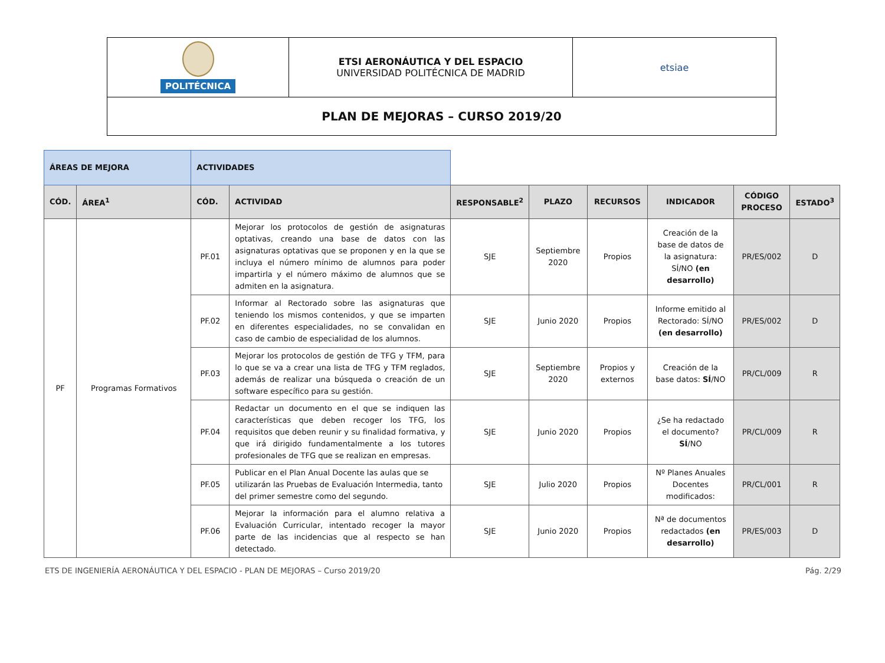| POLITÉCNICA | ETSI AERONÁUTICA Y DEL ESPACIO UNIVERSIDAD POLITÉCNICA DE MADRID | etsiae |
| PLAN DE MEJORAS – CURSO 2019/20 | | |
| ÁREAS DE MEJORA | | ACTIVIDADES | | | | | | | |
| CÓD. | ÁREA<sup>1</sup> | CÓD. | ACTIVIDAD | RESPONSABLE<sup>2</sup> | PLAZO | RECURSOS | INDICADOR | CÓDIGO PROCESO | ESTADO<sup>3</sup> |
| PF | Programas Formativos | PF.01 | Mejorar los protocolos de gestión de asignaturas optativas, creando una base de datos con las asignaturas optativas que se proponen y en la que se incluya el número mínimo de alumnos para poder impartirla y el número máximo de alumnos que se admiten en la asignatura. | SJE | Septiembre 2020 | Propios | Creación de la base de datos de la asignatura: SÍ/NO (en desarrollo) | PR/ES/002 | D |
| | | PF.02 | Informar al Rectorado sobre las asignaturas que teniendo los mismos contenidos, y que se imparten en diferentes especialidades, no se convalidan en caso de cambio de especialidad de los alumnos. | SJE | Junio 2020 | Propios | Informe emitido al Rectorado: SÍ/NO (en desarrollo) | PR/ES/002 | D |
| | | PF.03 | Mejorar los protocolos de gestión de TFG y TFM, para lo que se va a crear una lista de TFG y TFM reglados, además de realizar una búsqueda o creación de un software específico para su gestión. | SJE | Septiembre 2020 | Propios y externos | Creación de la base datos: SÍ /NO | PR/CL/009 | R |
| | | PF.04 | Redactar un documento en el que se indiquen las características que deben recoger los TFG, los requisitos que deben reunir y su finalidad formativa, y que irá dirigido fundamentalmente a los tutores profesionales de TFG que se realizan en empresas. | SJE | Junio 2020 | Propios | ¿Se ha redactado el documento? SÍ /NO | PR/CL/009 | R |
| | | PF.05 | Publicar en el Plan Anual Docente las aulas que se utilizarán las Pruebas de Evaluación Intermedia, tanto del primer semestre como del segundo. | SJE | Julio 2020 | Propios | Nº Planes Anuales Docentes modificados: | PR/CL/001 | R |
| | | PF.06 | Mejorar la información para el alumno relativa a Evaluación Curricular, intentado recoger la mayor parte de las incidencias que al respecto se han detectado. | SJE | Junio 2020 | Propios | Nª de documentos redactados (en desarrollo) | PR/ES/003 | D |
ETS DE INGENIERÍA AERONÁUTICA Y DEL ESPACIO - PLAN DE MEJORAS – Curso 2019/20 Pág. 2/29